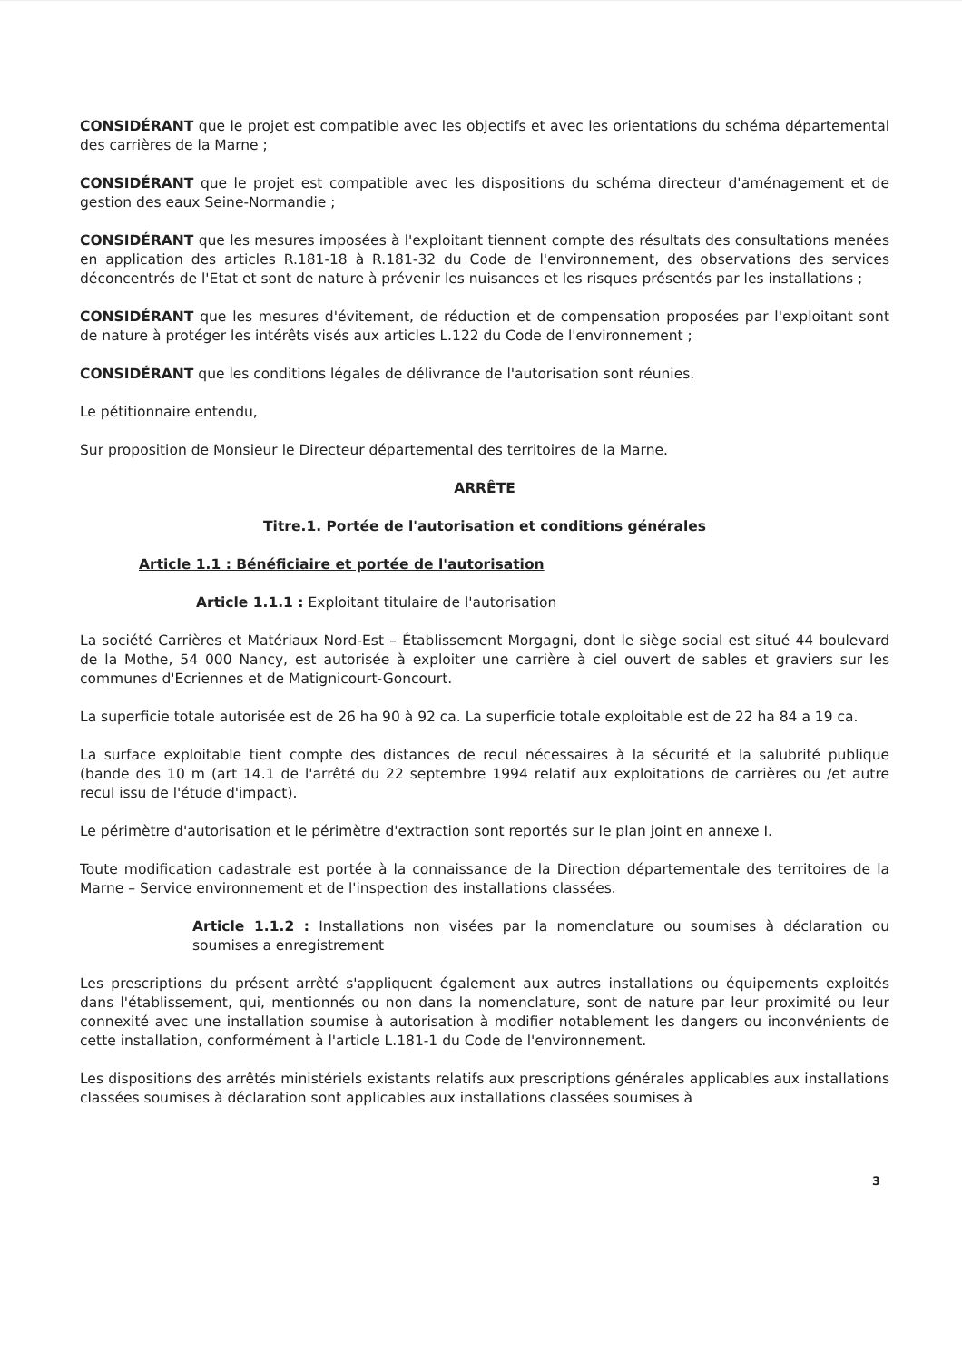CONSIDÉRANT que le projet est compatible avec les objectifs et avec les orientations du schéma départemental des carrières de la Marne ;
CONSIDÉRANT que le projet est compatible avec les dispositions du schéma directeur d'aménagement et de gestion des eaux Seine-Normandie ;
CONSIDÉRANT que les mesures imposées à l'exploitant tiennent compte des résultats des consultations menées en application des articles R.181-18 à R.181-32 du Code de l'environnement, des observations des services déconcentrés de l'Etat et sont de nature à prévenir les nuisances et les risques présentés par les installations ;
CONSIDÉRANT que les mesures d'évitement, de réduction et de compensation proposées par l'exploitant sont de nature à protéger les intérêts visés aux articles L.122 du Code de l'environnement ;
CONSIDÉRANT que les conditions légales de délivrance de l'autorisation sont réunies.
Le pétitionnaire entendu,
Sur proposition de Monsieur le Directeur départemental des territoires de la Marne.
ARRÊTE
Titre.1. Portée de l'autorisation et conditions générales
Article 1.1 : Bénéficiaire et portée de l'autorisation
Article 1.1.1 : Exploitant titulaire de l'autorisation
La société Carrières et Matériaux Nord-Est – Établissement Morgagni, dont le siège social est situé 44 boulevard de la Mothe, 54 000 Nancy, est autorisée à exploiter une carrière à ciel ouvert de sables et graviers sur les communes d'Ecriennes et de Matignicourt-Goncourt.
La superficie totale autorisée est de 26 ha 90 à 92 ca. La superficie totale exploitable est de 22 ha 84 a 19 ca.
La surface exploitable tient compte des distances de recul nécessaires à la sécurité et la salubrité publique (bande des 10 m (art 14.1 de l'arrêté du 22 septembre 1994 relatif aux exploitations de carrières ou /et autre recul issu de l'étude d'impact).
Le périmètre d'autorisation et le périmètre d'extraction sont reportés sur le plan joint en annexe I.
Toute modification cadastrale est portée à la connaissance de la Direction départementale des territoires de la Marne – Service environnement et de l'inspection des installations classées.
Article 1.1.2 : Installations non visées par la nomenclature ou soumises à déclaration ou soumises a enregistrement
Les prescriptions du présent arrêté s'appliquent également aux autres installations ou équipements exploités dans l'établissement, qui, mentionnés ou non dans la nomenclature, sont de nature par leur proximité ou leur connexité avec une installation soumise à autorisation à modifier notablement les dangers ou inconvénients de cette installation, conformément à l'article L.181-1 du Code de l'environnement.
Les dispositions des arrêtés ministériels existants relatifs aux prescriptions générales applicables aux installations classées soumises à déclaration sont applicables aux installations classées soumises à
3